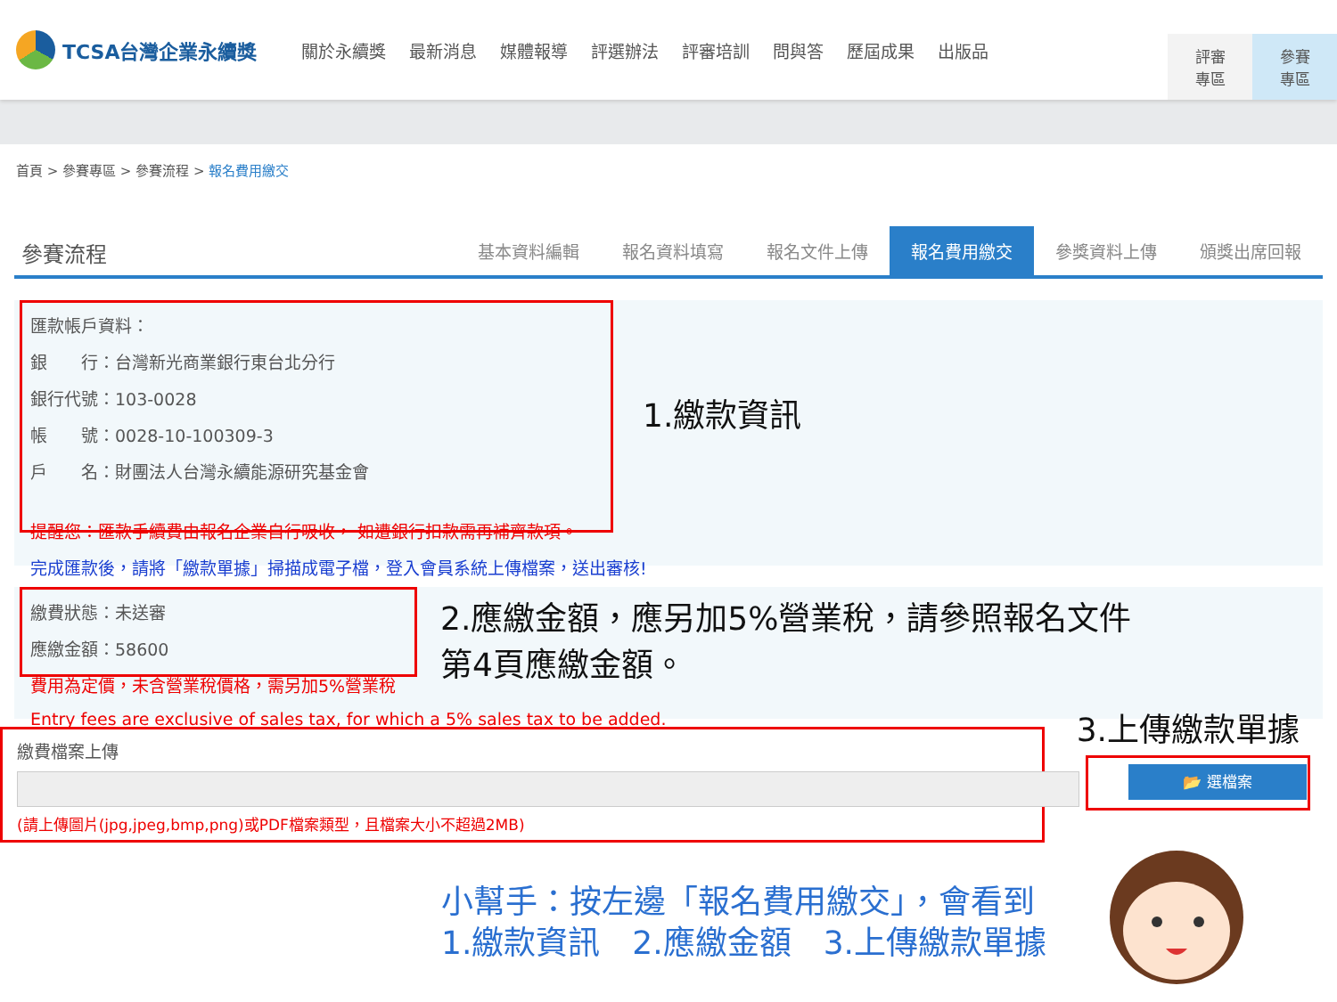TCSA台灣企業永續獎
關於永續獎 最新消息 媒體報導 評選辦法 評審培訓 問與答 歷屆成果 出版品
評審
專區
參賽
專區
首頁 > 參賽專區 > 參賽流程 > 報名費用繳交
參賽流程
基本資料編輯
報名資料填寫
報名文件上傳
報名費用繳交
參獎資料上傳
頒獎出席回報
匯款帳戶資料：
銀　　行：台灣新光商業銀行東台北分行
銀行代號：103-0028
帳　　號：0028-10-100309-3
戶　　名：財團法人台灣永續能源研究基金會
提醒您：匯款手續費由報名企業自行吸收， 如遭銀行扣款需再補齊款項。
完成匯款後，請將「繳款單據」掃描成電子檔，登入會員系統上傳檔案，送出審核!
1.繳款資訊
繳費狀態：未送審
應繳金額：58600
費用為定價，未含營業稅價格，需另加5%營業稅
Entry fees are exclusive of sales tax, for which a 5% sales tax to be added.
2.應繳金額，應另加5%營業稅，請參照報名文件
第4頁應繳金額。
3.上傳繳款單據
繳費檔案上傳
(請上傳圖片(jpg,jpeg,bmp,png)或PDF檔案類型，且檔案大小不超過2MB)
📂 選檔案
小幫手：按左邊「報名費用繳交」，會看到
1.繳款資訊　2.應繳金額　3.上傳繳款單據